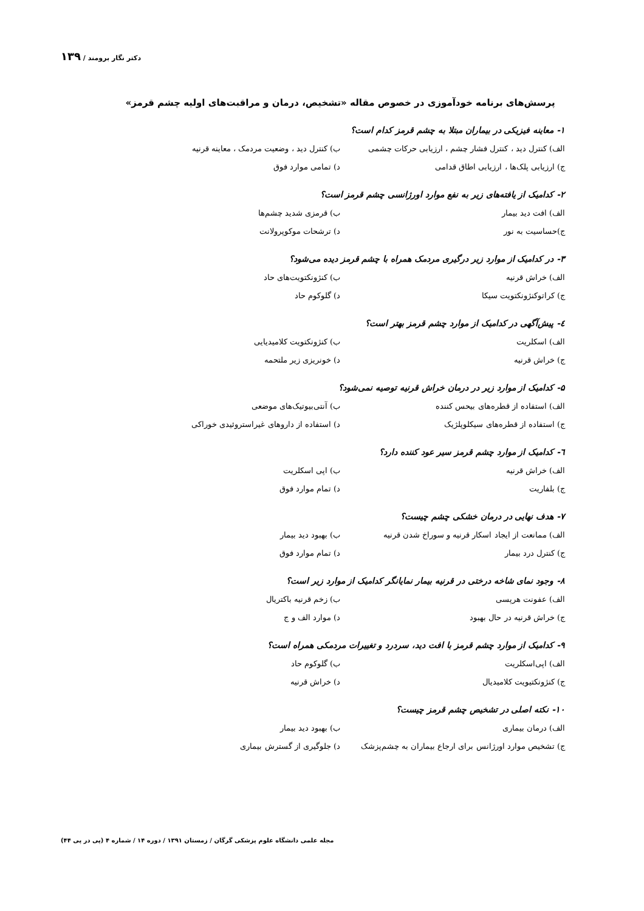دکتر نگار برومند / ۱۳۹
پرسش‌های برنامه خودآموزی در خصوص مقاله «تشخیص، درمان و مراقبت‌های اولیه چشم قرمز»
۱- معاینه فیزیکی در بیماران مبتلا به چشم قرمز کدام است؟
الف) کنترل دید ، کنترل فشار چشم ، ارزیابی حرکات چشمی ب) کنترل دید ، وضعیت مردمک ، معاینه قرنیه
ج) ارزیابی پلک‌ها ، ارزیابی اطاق قدامی د) تمامی موارد فوق
۲- کدامیک از یافته‌های زیر به نفع موارد اورژانسی چشم قرمز است؟
الف) افت دید بیمار ب) قرمزی شدید چشم‌ها
ج)حساسیت به نور د) ترشحات موکوپرولانت
۳- در کدامیک از موارد زیر درگیری مردمک همراه با چشم قرمز دیده می‌شود؟
الف) خراش قرنیه ب) کنژونکتویت‌های حاد
ج) کراتوکنژونکتویت سیکا د) گلوکوم حاد
٤- پیش‌آگهی در کدامیک از موارد چشم قرمز بهتر است؟
الف) اسکلریت ب) کنژونکتویت کلامیدیایی
ج) خراش قرنیه د) خونریزی زیر ملتحمه
۵- کدامیک از موارد زیر در درمان خراش قرنیه توصیه نمی‌شود؟
الف) استفاده از قطره‌های بیحس کننده ب) آنتی‌بیوتیک‌های موضعی
ج) استفاده از قطره‌های سیکلوپلژیک د) استفاده از داروهای غیراستروئیدی خوراکی
٦- کدامیک از موارد چشم قرمز سیر عود کننده دارد؟
الف) خراش قرنیه ب) اپی اسکلریت
ج) بلفاریت د) تمام موارد فوق
۷- هدف نهایی در درمان خشکی چشم چیست؟
الف) ممانعت از ایجاد اسکار قرنیه و سوراخ شدن قرنیه ب) بهبود دید بیمار
ج) کنترل درد بیمار د) تمام موارد فوق
۸- وجود نمای شاخه درختی در قرنیه بیمار نمایانگر کدامیک از موارد زیر است؟
الف) عفونت هرپسی ب) زخم قرنیه باکتریال
ج) خراش قرنیه در حال بهبود د) موارد الف و ج
۹- کدامیک از موارد چشم قرمز با افت دید، سردرد و تغییرات مردمکی همراه است؟
الف) اپی‌اسکلریت ب) گلوکوم حاد
ج) کنژونکتیویت کلامیدیال د) خراش قرنیه
۱۰- نکته اصلی در تشخیص چشم قرمز چیست؟
الف) درمان بیماری ب) بهبود دید بیمار
ج) تشخیص موارد اورژانس برای ارجاع بیماران به چشم‌پزشک د) جلوگیری از گسترش بیماری
مجله علمی دانشگاه علوم پزشکی گرگان / زمستان ۱۳۹۱ / دوره ۱۴ / شماره ۴ (پی در پی ۴۴)